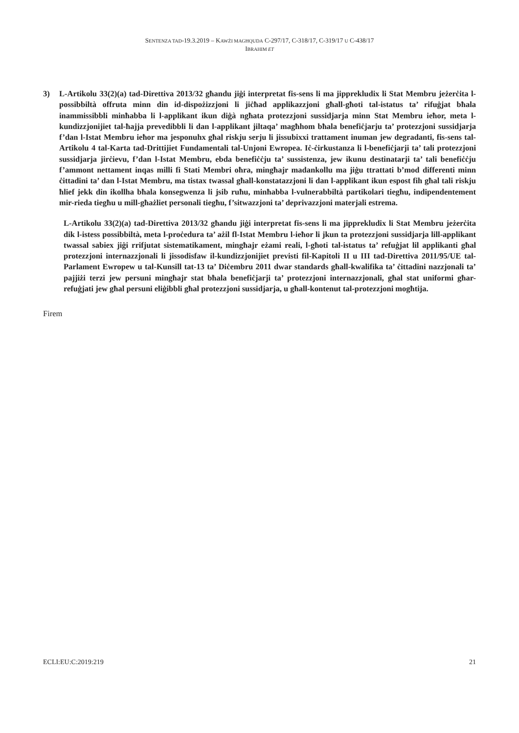SENTENZA TAD-19.3.2019 – KAWŻI MAGĦQUDA C-297/17, C-318/17, C-319/17 U C-438/17
IBRAHIM ET
3) L-Artikolu 33(2)(a) tad-Direttiva 2013/32 għandu jiġi interpretat fis-sens li ma jipprekludix li Stat Membru jeżerċita l-possibbiltà offruta minn din id-dispożizzjoni li jiċħad applikazzjoni għall-għoti tal-istatus ta’ rifuġjat bħala inammissibbli minħabba li l-applikant ikun diġà ngħata protezzjoni sussidjarja minn Stat Membru ieħor, meta l-kundizzjonijiet tal-ħajja prevedibbli li dan l-applikant jiltaqa’ magħhom bħala benefiċjarju ta’ protezzjoni sussidjarja f’dan l-Istat Membru ieħor ma jesponuhx għal riskju serju li jissubixxi trattament inuman jew degradanti, fis-sens tal-Artikolu 4 tal-Karta tad-Drittijiet Fundamentali tal-Unjoni Ewropea. Iċ-ċirkustanza li l-benefiċjarji ta’ tali protezzjoni sussidjarja jirċievu, f’dan l-Istat Membru, ebda benefiċċju ta’ sussistenza, jew ikunu destinatarji ta’ tali benefiċċju f’ammont nettament inqas milli fi Stati Membri oħra, mingħajr madankollu ma jiġu ttrattati b’mod differenti minn ċittadini ta’ dan l-Istat Membru, ma tistax twassal għall-konstatazzjoni li dan l-applikant ikun espost fih għal tali riskju ħlief jekk din ikollha bħala konsegwenza li jsib ruħu, minħabba l-vulnerabbiltà partikolari tiegħu, indipendentement mir-rieda tiegħu u mill-għażliet personali tiegħu, f’sitwazzjoni ta’ deprivazzjoni materjali estrema.
L-Artikolu 33(2)(a) tad-Direttiva 2013/32 għandu jiġi interpretat fis-sens li ma jipprekludix li Stat Membru jeżerċita dik l-istess possibbiltà, meta l-proċedura ta’ ażil fl-Istat Membru l-ieħor li jkun ta protezzjoni sussidjarja lill-applikant twassal sabiex jiġi rrifjutat sistematikament, mingħajr eżami reali, l-għoti tal-istatus ta’ refuġjat lil applikanti għal protezzjoni internazzjonali li jissodisfaw il-kundizzjonijiet previsti fil-Kapitoli II u III tad-Direttiva 2011/95/UE tal-Parlament Ewropew u tal-Kunsill tat-13 ta’ Diċembru 2011 dwar standards għall-kwalifika ta’ ċittadini nazzjonali ta’ pajjiżi terzi jew persuni mingħajr stat bħala benefiċjarji ta’ protezzjoni internazzjonali, għal stat uniformi għar-refuġjati jew għal persuni eliġibbli għal protezzjoni sussidjarja, u għall-kontenut tal-protezzjoni mogħtija.
Firem
ECLI:EU:C:2019:219 21